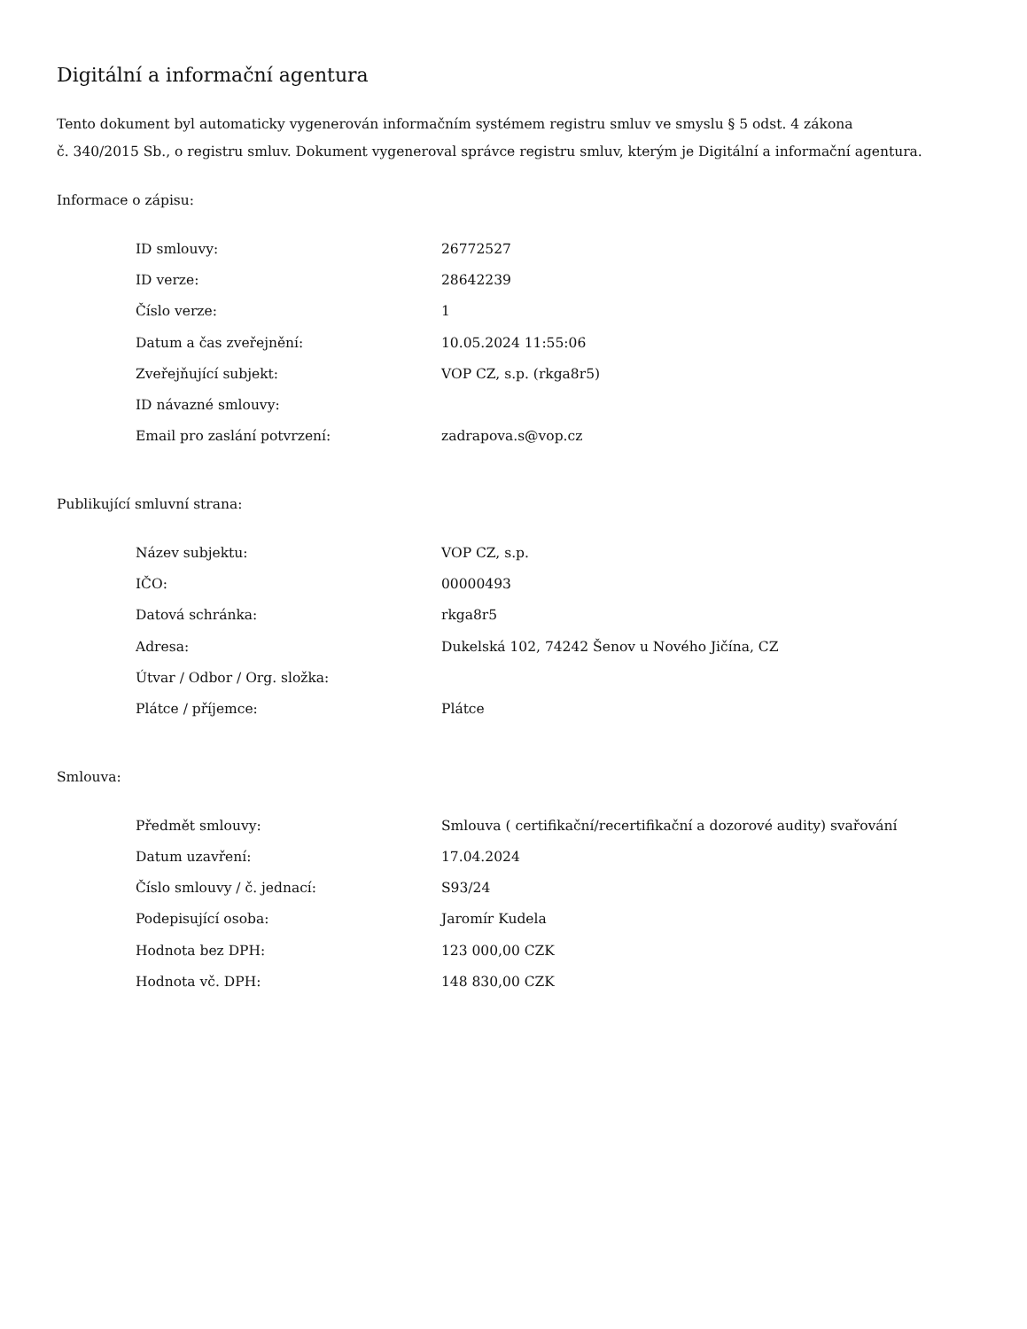Digitální a informační agentura
Tento dokument byl automaticky vygenerován informačním systémem registru smluv ve smyslu § 5 odst. 4 zákona
č. 340/2015 Sb., o registru smluv. Dokument vygeneroval správce registru smluv, kterým je Digitální a informační agentura.
Informace o zápisu:
| ID smlouvy: | 26772527 |
| ID verze: | 28642239 |
| Číslo verze: | 1 |
| Datum a čas zveřejnění: | 10.05.2024 11:55:06 |
| Zveřejňující subjekt: | VOP CZ, s.p. (rkga8r5) |
| ID návazné smlouvy: | |
| Email pro zaslání potvrzení: | zadrapova.s@vop.cz |
Publikující smluvní strana:
| Název subjektu: | VOP CZ, s.p. |
| IČO: | 00000493 |
| Datová schránka: | rkga8r5 |
| Adresa: | Dukelská 102, 74242 Šenov u Nového Jičína, CZ |
| Útvar / Odbor / Org. složka: | |
| Plátce / příjemce: | Plátce |
Smlouva:
| Předmět smlouvy: | Smlouva ( certifikační/recertifikační a dozorové audity) svařování |
| Datum uzavření: | 17.04.2024 |
| Číslo smlouvy / č. jednací: | S93/24 |
| Podepisující osoba: | Jaromír Kudela |
| Hodnota bez DPH: | 123 000,00 CZK |
| Hodnota vč. DPH: | 148 830,00 CZK |